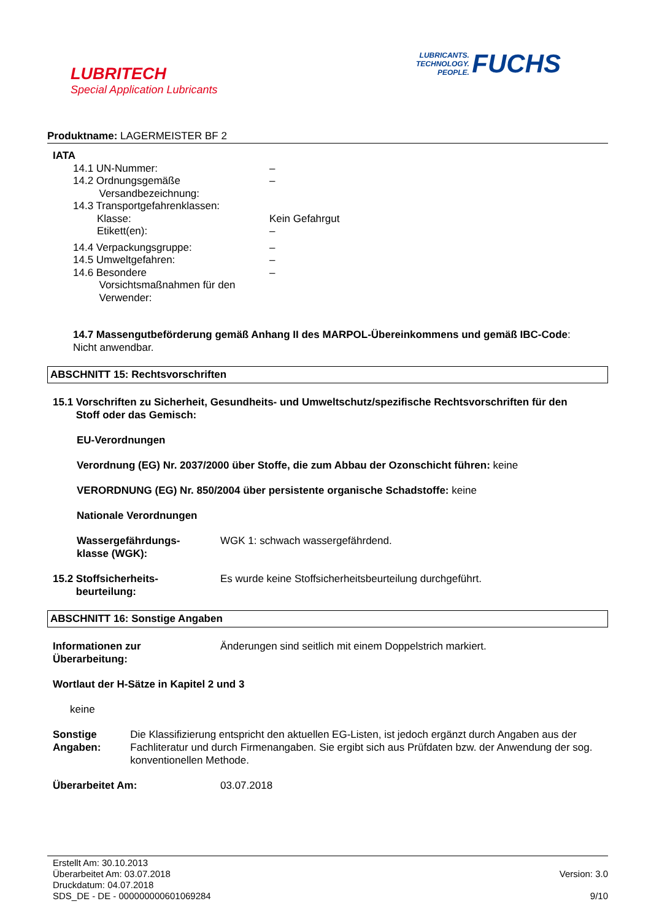LUBRITECH
Special Application Lubricants
LUBRICANTS.
TECHNOLOGY.
PEOPLE. FUCHS
Produktname: LAGERMEISTER BF 2
IATA
14.1 UN-Nummer: –
14.2 Ordnungsgemäße
Versandbezeichnung:
–
14.3 Transportgefahrenklassen:
Klasse: Kein Gefahrgut
Etikett(en): –
14.4 Verpackungsgruppe: –
14.5 Umweltgefahren: –
14.6 Besondere
Vorsichtsmaßnahmen für den
Verwender:
–
14.7 Massengutbeförderung gemäß Anhang II des MARPOL-Übereinkommens und gemäß IBC-Code:
Nicht anwendbar.
ABSCHNITT 15: Rechtsvorschriften
15.1 Vorschriften zu Sicherheit, Gesundheits- und Umweltschutz/spezifische Rechtsvorschriften für den
Stoff oder das Gemisch:
EU-Verordnungen
Verordnung (EG) Nr. 2037/2000 über Stoffe, die zum Abbau der Ozonschicht führen: keine
VERORDNUNG (EG) Nr. 850/2004 über persistente organische Schadstoffe: keine
Nationale Verordnungen
Wassergefährdungs-
klasse (WGK):
WGK 1: schwach wassergefährdend.
15.2 Stoffsicherheits-
beurteilung:
Es wurde keine Stoffsicherheitsbeurteilung durchgeführt.
ABSCHNITT 16: Sonstige Angaben
Informationen zur
Überarbeitung:
Änderungen sind seitlich mit einem Doppelstrich markiert.
Wortlaut der H-Sätze in Kapitel 2 und 3
keine
Sonstige Angaben: Die Klassifizierung entspricht den aktuellen EG-Listen, ist jedoch ergänzt durch Angaben aus der Fachliteratur und durch Firmenangaben. Sie ergibt sich aus Prüfdaten bzw. der Anwendung der sog. konventionellen Methode.
Überarbeitet Am: 03.07.2018
Erstellt Am: 30.10.2013
Überarbeitet Am: 03.07.2018
Druckdatum: 04.07.2018
SDS_DE - DE - 000000000601069284
Version: 3.0
9/10